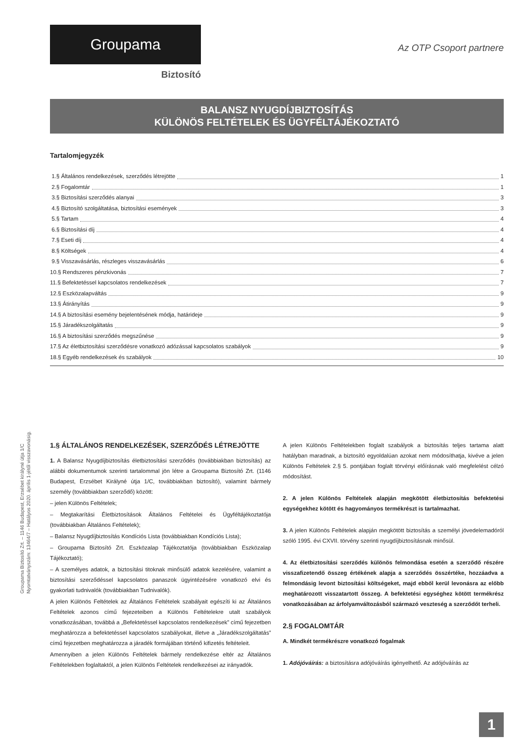Groupama
Biztosító
Az OTP Csoport partnere
BALANSZ NYUGDÍJBIZTOSÍTÁS
KÜLÖNÖS FELTÉTELEK ÉS ÜGYFÉLTÁJÉKOZTATÓ
Tartalomjegyzék
1.§ Általános rendelkezések, szerződés létrejötte 1
2.§ Fogalomtár 1
3.§ Biztosítási szerződés alanyai 3
4.§ Biztosító szolgáltatása, biztosítási események 3
5.§ Tartam 4
6.§ Biztosítási díj 4
7.§ Eseti díj 4
8.§ Költségek 4
9.§ Visszavásárlás, részleges visszavásárlás 6
10.§ Rendszeres pénzkivonás 7
11.§ Befektetéssel kapcsolatos rendelkezések 7
12.§ Eszközalapváltás 9
13.§ Átirányítás 9
14.§ A biztosítási esemény bejelentésének módja, határideje 9
15.§ Járadékszolgáltatás 9
16.§ A biztosítási szerződés megszűnése 9
17.§ Az életbiztosítási szerződésre vonatkozó adózással kapcsolatos szabályok 9
18.§ Egyéb rendelkezések és szabályok 10
1.§ ÁLTALÁNOS RENDELKEZÉSEK, SZERZŐDÉS LÉTREJÖTTE
1. A Balansz Nyugdíjbiztosítás életbiztosítási szerződés (továbbiakban biztosítás) az alábbi dokumentumok szerinti tartalommal jön létre a Groupama Biztosító Zrt. (1146 Budapest, Erzsébet Királyné útja 1/C, továbbiakban biztosító), valamint bármely személy (továbbiakban szerződő) között:
– jelen Különös Feltételek;
– Megtakarítási Életbiztosítások Általános Feltételei és Ügyféltájékoztatója (továbbiakban Általános Feltételek);
– Balansz Nyugdíjbiztosítás Kondíciós Lista (továbbiakban Kondíciós Lista);
– Groupama Biztosító Zrt. Eszközalap Tájékoztatója (továbbiakban Eszközalap Tájékoztató);
– A személyes adatok, a biztosítási titoknak minősülő adatok kezelésére, valamint a biztosítási szerződéssel kapcsolatos panaszok ügyintézésére vonatkozó elvi és gyakorlati tudnivalók (továbbiakban Tudnivalók).
A jelen Különös Feltételek az Általános Feltételek szabályait egészíti ki az Általános Feltételek azonos című fejezeteiben a Különös Feltételekre utalt szabályok vonatkozásában, továbbá a „Befektetéssel kapcsolatos rendelkezések” című fejezetben meghatározza a befektetéssel kapcsolatos szabályokat, illetve a „Járadékszolgáltatás” című fejezetben meghatározza a járadék formájában történő kifizetés feltételeit.
Amennyiben a jelen Különös Feltételek bármely rendelkezése eltér az Általános Feltételekben foglaltaktól, a jelen Különös Feltételek rendelkezései az irányadók.
A jelen Különös Feltételekben foglalt szabályok a biztosítás teljes tartama alatt hatályban maradnak, a biztosító egyoldalúan azokat nem módosíthatja, kivéve a jelen Különös Feltételek 2.§ 5. pontjában foglalt törvényi előírásnak való megfelelést célzó módosítást.
2. A jelen Különös Feltételek alapján megkötött életbiztosítás befektetési egységekhez kötött és hagyományos termékrészt is tartalmazhat.
3. A jelen Különös Feltételek alapján megkötött biztosítás a személyi jövedelemadóról szóló 1995. évi CXVII. törvény szerinti nyugdíjbiztosításnak minősül.
4. Az életbiztosítási szerződés különös felmondása esetén a szerződő részére visszafizetendő összeg értékének alapja a szerződés összértéke, hozzáadva a felmondásig levont biztosítási költségeket, majd ebből kerül levonásra az előbb meghatározott visszatartott összeg. A befektetési egységhez kötött termékrész vonatkozásában az árfolyamváltozásból származó veszteség a szerződőt terheli.
2.§ FOGALOMTÁR
A. Mindkét termékrészre vonatkozó fogalmak
1. Adójóváírás: a biztosításra adójóváírás igényelhető. Az adójóváírás az
Groupama Biztosító Zrt. – 1146 Budapest, Erzsébet királyné útja 1/C
Nyomtatványszám: 13464/7 – Hatályos 2020. április 1-jétől visszavonásig.
1